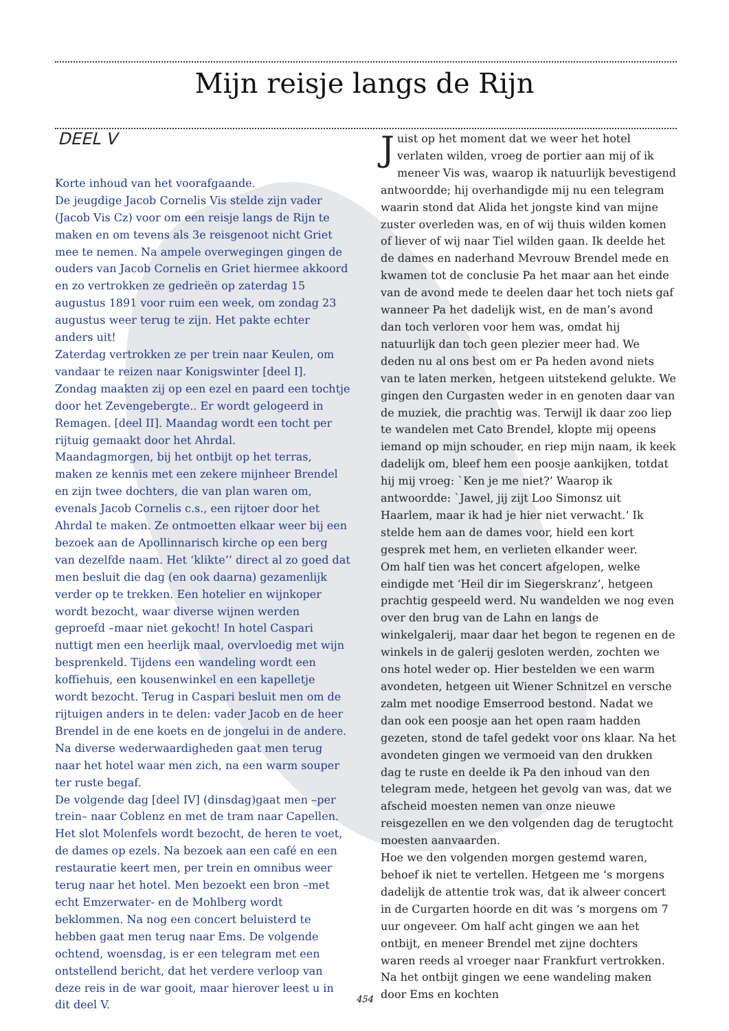Mijn reisje langs de Rijn
DEEL V
Korte inhoud van het voorafgaande.
De jeugdige Jacob Cornelis Vis stelde zijn vader (Jacob Vis Cz) voor om een reisje langs de Rijn te maken en om tevens als 3e reisgenoot nicht Griet mee te nemen. Na ampele overwegingen gingen de ouders van Jacob Cornelis en Griet hiermee akkoord en zo vertrokken ze gedrieën op zaterdag 15 augustus 1891 voor ruim een week, om zondag 23 augustus weer terug te zijn. Het pakte echter anders uit!
Zaterdag vertrokken ze per trein naar Keulen, om vandaar te reizen naar Konigswinter [deel I].
Zondag maakten zij op een ezel en paard een tochtje door het Zevengebergte.. Er wordt gelogeerd in Remagen. [deel II]. Maandag wordt een tocht per rijtuig gemaakt door het Ahrdal.
Maandagmorgen, bij het ontbijt op het terras, maken ze kennis met een zekere mijnheer Brendel en zijn twee dochters, die van plan waren om, evenals Jacob Cornelis c.s., een rijtoer door het Ahrdal te maken. Ze ontmoetten elkaar weer bij een bezoek aan de Apollinnarisch kirche op een berg van dezelfde naam. Het ‘klikte’’ direct al zo goed dat men besluit die dag (en ook daarna) gezamenlijk verder op te trekken. Een hotelier en wijnkoper wordt bezocht, waar diverse wijnen werden geproefd –maar niet gekocht! In hotel Caspari nuttigt men een heerlijk maal, overvloedig met wijn besprenkeld. Tijdens een wandeling wordt een koffiehuis, een kousenwinkel en een kapelletje wordt bezocht. Terug in Caspari besluit men om de rijtuigen anders in te delen: vader Jacob en de heer Brendel in de ene koets en de jongelui in de andere. Na diverse wederwaardigheden gaat men terug naar het hotel waar men zich, na een warm souper ter ruste begaf.
De volgende dag [deel IV] (dinsdag)gaat men –per trein– naar Coblenz en met de tram naar Capellen. Het slot Molenfels wordt bezocht, de heren te voet, de dames op ezels. Na bezoek aan een café en een restauratie keert men, per trein en omnibus weer terug naar het hotel. Men bezoekt een bron –met echt Emzerwater- en de Mohlberg wordt beklommen. Na nog een concert beluisterd te hebben gaat men terug naar Ems. De volgende ochtend, woensdag, is er een telegram met een ontstellend bericht, dat het verdere verloop van deze reis in de war gooit, maar hierover leest u in dit deel V.
Juist op het moment dat we weer het hotel verlaten wilden, vroeg de portier aan mij of ik meneer Vis was, waarop ik natuurlijk bevestigend antwoordde; hij overhandigde mij nu een telegram waarin stond dat Alida het jongste kind van mijne zuster overleden was, en of wij thuis wilden komen of liever of wij naar Tiel wilden gaan. Ik deelde het de dames en naderhand Mevrouw Brendel mede en kwamen tot de conclusie Pa het maar aan het einde van de avond mede te deelen daar het toch niets gaf wanneer Pa het dadelijk wist, en de man’s avond dan toch verloren voor hem was, omdat hij natuurlijk dan toch geen plezier meer had. We deden nu al ons best om er Pa heden avond niets van te laten merken, hetgeen uitstekend gelukte. We gingen den Curgasten weder in en genoten daar van de muziek, die prachtig was. Terwijl ik daar zoo liep te wandelen met Cato Brendel, klopte mij opeens iemand op mijn schouder, en riep mijn naam, ik keek dadelijk om, bleef hem een poosje aankijken, totdat hij mij vroeg: `Ken je me niet?’ Waarop ik antwoordde: `Jawel, jij zijt Loo Simonsz uit Haarlem, maar ik had je hier niet verwacht.’ Ik stelde hem aan de dames voor, hield een kort gesprek met hem, en verlieten elkander weer.
Om half tien was het concert afgelopen, welke eindigde met ‘Heil dir im Siegerskranz’, hetgeen prachtig gespeeld werd. Nu wandelden we nog even over den brug van de Lahn en langs de winkelgalerij, maar daar het begon te regenen en de winkels in de galerij gesloten werden, zochten we ons hotel weder op. Hier bestelden we een warm avondeten, hetgeen uit Wiener Schnitzel en versche zalm met noodige Emserrood bestond. Nadat we dan ook een poosje aan het open raam hadden gezeten, stond de tafel gedekt voor ons klaar. Na het avondeten gingen we vermoeid van den drukken dag te ruste en deelde ik Pa den inhoud van den telegram mede, hetgeen het gevolg van was, dat we afscheid moesten nemen van onze nieuwe reisgezellen en we den volgenden dag de terugtocht moesten aanvaarden.
Hoe we den volgenden morgen gestemd waren, behoef ik niet te vertellen. Hetgeen me ‘s morgens dadelijk de attentie trok was, dat ik alweer concert in de Curgarten hoorde en dit was ‘s morgens om 7 uur ongeveer. Om half acht gingen we aan het ontbijt, en meneer Brendel met zijne dochters waren reeds al vroeger naar Frankfurt vertrokken. Na het ontbijt gingen we eene wandeling maken door Ems en kochten
454